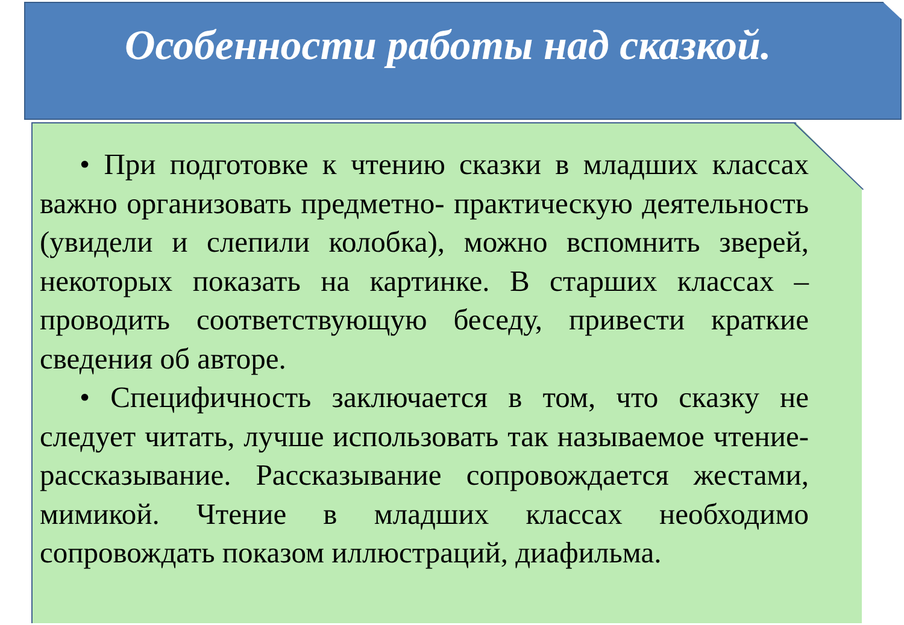Особенности работы над сказкой.
• При подготовке к чтению сказки в младших классах важно организовать предметно- практическую деятельность (увидели и слепили колобка), можно вспомнить зверей, некоторых показать на картинке. В старших классах – проводить соответствующую беседу, привести краткие сведения об авторе.
• Специфичность заключается в том, что сказку не следует читать, лучше использовать так называемое чтение-рассказывание. Рассказывание сопровождается жестами, мимикой. Чтение в младших классах необходимо сопровождать показом иллюстраций, диафильма.